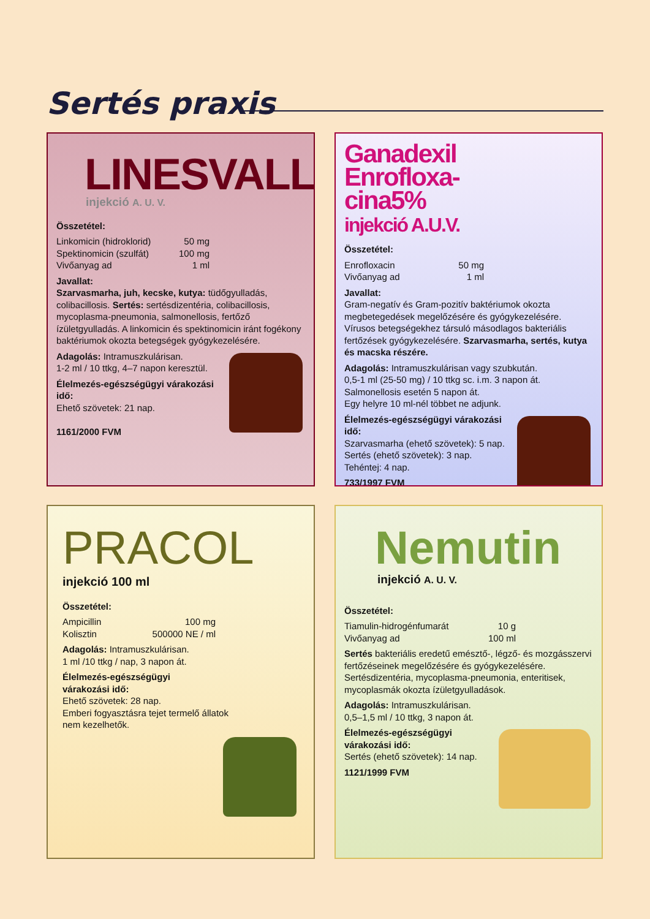Sertés praxis
LINESVALL
injekció A. U. V.
Összetétel:
Linkomicin (hidroklorid) 50 mg
Spektinomicin (szulfát) 100 mg
Vivőanyag ad 1 ml
Javallat:
Szarvasmarha, juh, kecske, kutya: tüdőgyulladás, colibacillosis. Sertés: sertésdizentéria, colibacillosis, mycoplasma-pneumonia, salmonellosis, fertőző ízületgyulladás. A linkomicin és spektinomicin iránt fogékony baktériumok okozta betegségek gyógykezelésére.
Adagolás: Intramuszkulárisan.
1-2 ml / 10 ttkg, 4–7 napon keresztül.
Élelmezés-egészségügyi várakozási idő:
Ehető szövetek: 21 nap.
1161/2000 FVM
Ganadexil
Enrofloxa-
cina5%
injekció A.U.V.
Összetétel:
Enrofloxacin 50 mg
Vivőanyag ad 1 ml
Javallat:
Gram-negatív és Gram-pozitív baktériumok okozta megbetegedések megelőzésére és gyógykezelésére. Vírusos betegségekhez társuló másodlagos bakteriális fertőzések gyógykezelésére. Szarvasmarha, sertés, kutya és macska részére.
Adagolás: Intramuszkulárisan vagy szubkután.
0,5-1 ml (25-50 mg) / 10 ttkg sc. i.m. 3 napon át.
Salmonellosis esetén 5 napon át.
Egy helyre 10 ml-nél többet ne adjunk.
Élelmezés-egészségügyi várakozási idő:
Szarvasmarha (ehető szövetek): 5 nap.
Sertés (ehető szövetek): 3 nap.
Tehéntej: 4 nap.
733/1997 FVM
PRACOL
injekció 100 ml
Összetétel:
Ampicillin 100 mg
Kolisztin 500000 NE / ml
Adagolás: Intramuszkulárisan.
1 ml /10 ttkg / nap, 3 napon át.
Élelmezés-egészségügyi
várakozási idő:
Ehető szövetek: 28 nap.
Emberi fogyasztásra tejet termelő állatok
nem kezelhetők.
Nemutin
injekció A. U. V.
Összetétel:
Tiamulin-hidrogénfumarát 10 g
Vivőanyag ad 100 ml
Sertés bakteriális eredetű emésztő-, légző- és mozgásszervi fertőzéseinek megelőzésére és gyógykezelésére. Sertésdizentéria, mycoplasma-pneumonia, enteritisek, mycoplasmák okozta ízületgyulladások.
Adagolás: Intramuszkulárisan.
0,5–1,5 ml / 10 ttkg, 3 napon át.
Élelmezés-egészségügyi
várakozási idő:
Sertés (ehető szövetek): 14 nap.
1121/1999 FVM